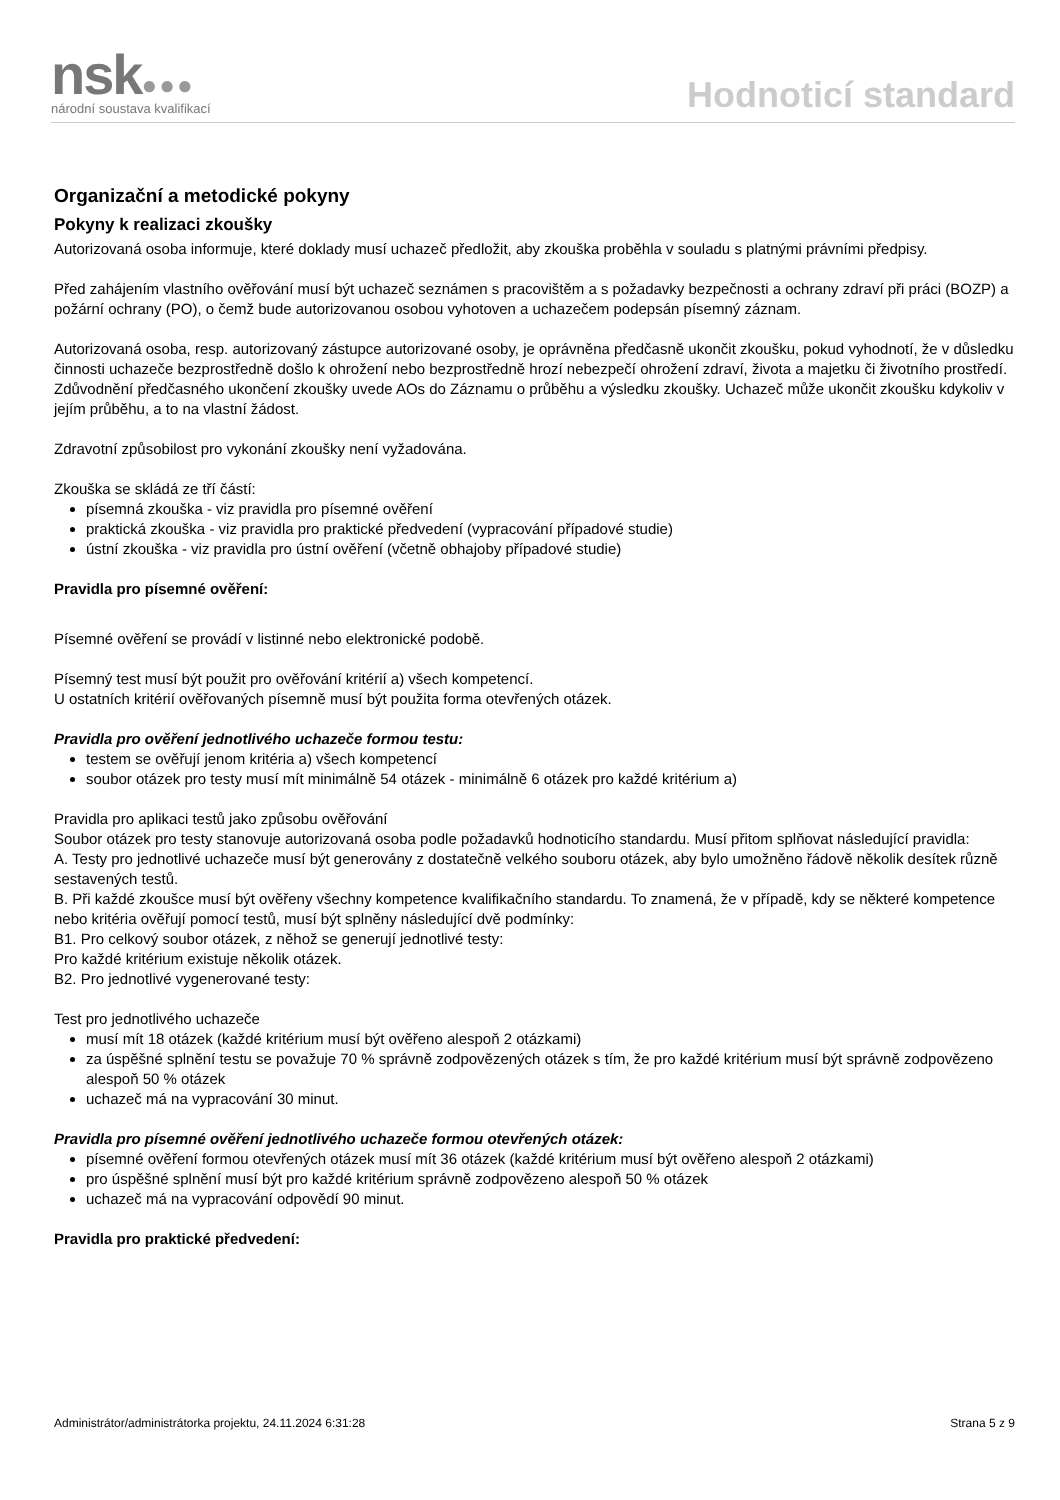nsk●●●
národní soustava kvalifikací
Hodnoticí standard
Organizační a metodické pokyny
Pokyny k realizaci zkoušky
Autorizovaná osoba informuje, které doklady musí uchazeč předložit, aby zkouška proběhla v souladu s platnými právními předpisy.
Před zahájením vlastního ověřování musí být uchazeč seznámen s pracovištěm a s požadavky bezpečnosti a ochrany zdraví při práci (BOZP) a požární ochrany (PO), o čemž bude autorizovanou osobou vyhotoven a uchazečem podepsán písemný záznam.
Autorizovaná osoba, resp. autorizovaný zástupce autorizované osoby, je oprávněna předčasně ukončit zkoušku, pokud vyhodnotí, že v důsledku činnosti uchazeče bezprostředně došlo k ohrožení nebo bezprostředně hrozí nebezpečí ohrožení zdraví, života a majetku či životního prostředí. Zdůvodnění předčasného ukončení zkoušky uvede AOs do Záznamu o průběhu a výsledku zkoušky. Uchazeč může ukončit zkoušku kdykoliv v jejím průběhu, a to na vlastní žádost.
Zdravotní způsobilost pro vykonání zkoušky není vyžadována.
Zkouška se skládá ze tří částí:
písemná zkouška - viz pravidla pro písemné ověření
praktická zkouška - viz pravidla pro praktické předvedení (vypracování případové studie)
ústní zkouška - viz pravidla pro ústní ověření (včetně obhajoby případové studie)
Pravidla pro písemné ověření:
Písemné ověření se provádí v listinné nebo elektronické podobě.
Písemný test musí být použit pro ověřování kritérií a) všech kompetencí.
U ostatních kritérií ověřovaných písemně musí být použita forma otevřených otázek.
Pravidla pro ověření jednotlivého uchazeče formou testu:
testem se ověřují jenom kritéria a) všech kompetencí
soubor otázek pro testy musí mít minimálně 54 otázek - minimálně 6 otázek pro každé kritérium a)
Pravidla pro aplikaci testů jako způsobu ověřování
Soubor otázek pro testy stanovuje autorizovaná osoba podle požadavků hodnoticího standardu. Musí přitom splňovat následující pravidla:
A. Testy pro jednotlivé uchazeče musí být generovány z dostatečně velkého souboru otázek, aby bylo umožněno řádově několik desítek různě sestavených testů.
B. Při každé zkoušce musí být ověřeny všechny kompetence kvalifikačního standardu. To znamená, že v případě, kdy se některé kompetence nebo kritéria ověřují pomocí testů, musí být splněny následující dvě podmínky:
B1. Pro celkový soubor otázek, z něhož se generují jednotlivé testy:
Pro každé kritérium existuje několik otázek.
B2. Pro jednotlivé vygenerované testy:
Test pro jednotlivého uchazeče
musí mít 18 otázek (každé kritérium musí být ověřeno alespoň 2 otázkami)
za úspěšné splnění testu se považuje 70 % správně zodpovězených otázek s tím, že pro každé kritérium musí být správně zodpovězeno alespoň 50 % otázek
uchazeč má na vypracování 30 minut.
Pravidla pro písemné ověření jednotlivého uchazeče formou otevřených otázek:
písemné ověření formou otevřených otázek musí mít 36 otázek (každé kritérium musí být ověřeno alespoň 2 otázkami)
pro úspěšné splnění musí být pro každé kritérium správně zodpovězeno alespoň 50 % otázek
uchazeč má na vypracování odpovědí 90 minut.
Pravidla pro praktické předvedení:
Administrátor/administrátorka projektu, 24.11.2024 6:31:28 Strana 5 z 9